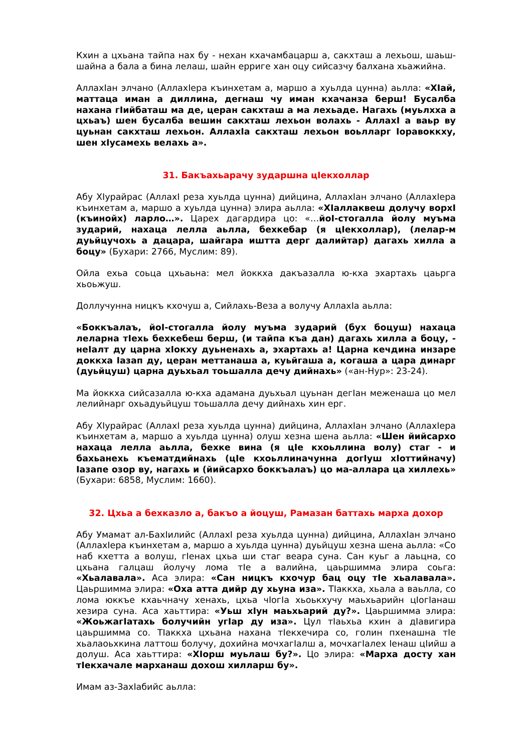Кхин а цхьана тайпа нах бу - нехан кхачамбацарш а, сакхташ а лехьош, шаьш-шайна а бала а бина лелаш, шайн ерриге хан оцу сийсазчу балхана хьажийна.
АллахIан элчано (АллахIера къинхетам а, маршо а хуьлда цунна) аьлла: «ХIай, маттаца иман а диллина, дегнаш чу иман кхачанза берш! Бусалба нахана гIийбаташ ма де, церан сакхташ а ма лехьаде. Нагахь (муьлхха а цхьаъ) шен бусалба вешин сакхташ лехьон волахь - АллахI а ваьр ву цуьнан сакхташ лехьон. АллахIа сакхташ лехьон воьлларг Iоравоккху, шен хIусамехь велахь а».
31. Бакъахьарачу зударшна цIекхоллар
Абу ХIурайрас (АллахI реза хуьлда цунна) дийцина, АллахIан элчано (АллахIера къинхетам а, маршо а хуьлда цунна) элира аьлла: «ХIаллаквеш долучу ворхI (къинойх) ларло…». Царех дагардира цо: «…йоI-стогалла йолу муъма зударий, нахаца лелла аьлла, бехкебар (я цIекхоллар), (лелар-м дуьйцучохь а дацара, шайгара иштта дерг далийтар) дагахь хилла а боцу» (Бухари: 2766, Муслим: 89).
Ойла ехьа соьца цхьаьна: мел йоккха дакъазалла ю-кха эхартахь цаьрга хьоьжуш.
Доллучунна ницкъ кхочуш а, Сийлахь-Веза а волучу АллахIа аьлла:
«Боккъалаъ, йоI-стогалла йолу муъма зударий (бух боцуш) нахаца леларна тIехь бехкебеш берш, (и тайпа къа дан) дагахь хилла а боцу, - неIалт ду царна хIокху дуьненахь а, эхартахь а! Царна кечдина инзаре доккха Iазап ду, церан меттанаша а, куьйгаша а, когаша а цара динарг (дуьйцуш) царна дуьхьал тоьшалла дечу дийнахь» («ан-Нур»: 23-24).
Ма йоккха сийсазалла ю-кха адамана дуьхьал цуьнан дегIан меженаша цо мел лелийнарг охьадуьйцуш тоьшалла дечу дийнахь хин ерг.
Абу ХIурайрас (АллахI реза хуьлда цунна) дийцина, АллахIан элчано (АллахIера къинхетам а, маршо а хуьлда цунна) олуш хезна шена аьлла: «Шен йийсархо нахаца лелла аьлла, бехке вина (я цIе кхоьллина волу) стаг - и бахьанехь къематдийнахь (цIе кхоьллиначунна догIуш хIоттийначу) Iазапе озор ву, нагахь и (йийсархо боккъалаъ) цо ма-аллара ца хиллехь» (Бухари: 6858, Муслим: 1660).
32. Цхьа а бехказло а, бакъо а йоцуш, Рамазан баттахь марха дохор
Абу Умамат ал-БахIилийс (АллахI реза хуьлда цунна) дийцина, АллахIан элчано (АллахIера къинхетам а, маршо а хуьлда цунна) дуьйцуш хезна шена аьлла: «Со наб кхетта а волуш, гIенах цхьа ши стаг веара суна. Сан куьг а лаьцна, со цхьана галцаш йолучу лома тIе а валийна, цаьршимма элира соьга: «Хьалавала». Аса элира: «Сан ницкъ кхочур бац оцу тIе хьалавала». Цаьршимма элира: «Оха атта дийр ду хьуна иза». ТIаккха, хьала а ваьлла, со лома юккъе кхаьчначу хенахь, цхьа чIогIа хьоькхучу маьхьарийн цIогIанаш хезира суна. Аса хаьттира: «Уьш хIун маьхьарий ду?». Цаьршимма элира: «ЖоьжагIатахь болучийн угIар ду иза». Цул тIаьхьа кхин а дIавигира цаьршимма со. ТIаккха цхьана нахана тIекхечира со, голин пхенашна тIе хьалаоьхкина латтош болучу, дохийна мочхагIалш а, мочхагIалех Iенаш цIийш а долуш. Аса хаьттира: «ХIорш муьлаш бу?». Цо элира: «Марха досту хан тIекхачале марханаш дохош хилларш бу».
Имам аз-ЗахIабийс аьлла: